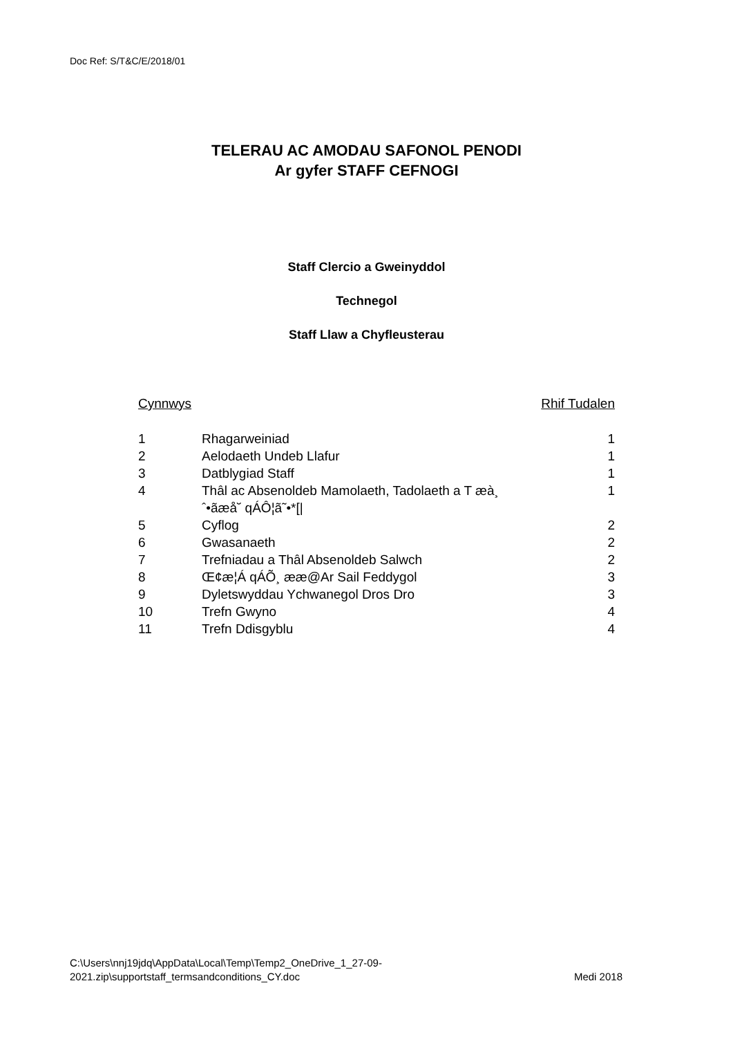Doc Ref: S/T&C/E/2018/01
TELERAU AC AMODAU SAFONOL PENODI
Ar gyfer STAFF CEFNOGI
Staff Clercio a Gweinyddol
Technegol
Staff Llaw a Chyfleusterau
| Cynnwys | | Rhif Tudalen |
| --- | --- | --- |
| 1 | Rhagarweiniad | 1 |
| 2 | Aelodaeth Undeb Llafur | 1 |
| 3 | Datblygiad Staff | 1 |
| 4 | Thâl ac Absenoldeb Mamolaeth, Tadolaeth a T æà¸ ˆ•ãæå˘ qÁÔ¦ã˜•*[/ | 1 |
| 5 | Cyflog | 2 |
| 6 | Gwasanaeth | 2 |
| 7 | Trefniadau a Thâl Absenoldeb Salwch | 2 |
| 8 | Œ¢æ¦Á qÁÕ¸ ææ@Ar Sail Feddygol | 3 |
| 9 | Dyletswyddau Ychwanegol Dros Dro | 3 |
| 10 | Trefn Gwyno | 4 |
| 11 | Trefn Ddisgyblu | 4 |
C:\Users\nnj19jdq\AppData\Local\Temp\Temp2_OneDrive_1_27-09-
2021.zip\supportstaff_termsandconditions_CY.doc
Medi 2018